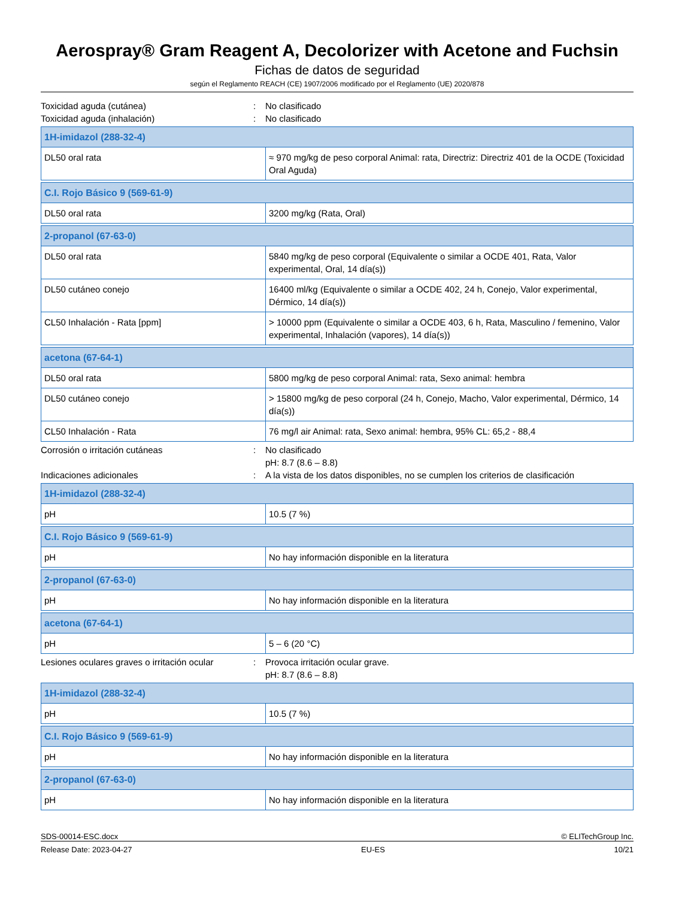Aerospray® Gram Reagent A, Decolorizer with Acetone and Fuchsin
Fichas de datos de seguridad
según el Reglamento REACH (CE) 1907/2006 modificado por el Reglamento (UE) 2020/878
Toxicidad aguda (cutánea) : No clasificado
Toxicidad aguda (inhalación) : No clasificado
| 1H-imidazol (288-32-4) | |
| --- | --- |
| DL50 oral rata | ≈ 970 mg/kg de peso corporal Animal: rata, Directriz: Directriz 401 de la OCDE (Toxicidad Oral Aguda) |
| C.I. Rojo Básico 9 (569-61-9) | |
| --- | --- |
| DL50 oral rata | 3200 mg/kg (Rata, Oral) |
| 2-propanol (67-63-0) | |
| --- | --- |
| DL50 oral rata | 5840 mg/kg de peso corporal (Equivalente o similar a OCDE 401, Rata, Valor experimental, Oral, 14 día(s)) |
| DL50 cutáneo conejo | 16400 ml/kg (Equivalente o similar a OCDE 402, 24 h, Conejo, Valor experimental, Dérmico, 14 día(s)) |
| CL50 Inhalación - Rata [ppm] | > 10000 ppm (Equivalente o similar a OCDE 403, 6 h, Rata, Masculino / femenino, Valor experimental, Inhalación (vapores), 14 día(s)) |
| acetona (67-64-1) | |
| --- | --- |
| DL50 oral rata | 5800 mg/kg de peso corporal Animal: rata, Sexo animal: hembra |
| DL50 cutáneo conejo | > 15800 mg/kg de peso corporal (24 h, Conejo, Macho, Valor experimental, Dérmico, 14 día(s)) |
| CL50 Inhalación - Rata | 76 mg/l air Animal: rata, Sexo animal: hembra, 95% CL: 65,2 - 88,4 |
Corrosión o irritación cutáneas : No clasificado
pH: 8.7 (8.6 – 8.8)
Indicaciones adicionales : A la vista de los datos disponibles, no se cumplen los criterios de clasificación
| 1H-imidazol (288-32-4) | |
| --- | --- |
| pH | 10.5 (7 %) |
| C.I. Rojo Básico 9 (569-61-9) | |
| --- | --- |
| pH | No hay información disponible en la literatura |
| 2-propanol (67-63-0) | |
| --- | --- |
| pH | No hay información disponible en la literatura |
| acetona (67-64-1) | |
| --- | --- |
| pH | 5 – 6 (20 °C) |
Lesiones oculares graves o irritación ocular
: Provoca irritación ocular grave.
pH: 8.7 (8.6 – 8.8)
| 1H-imidazol (288-32-4) | |
| --- | --- |
| pH | 10.5 (7 %) |
| C.I. Rojo Básico 9 (569-61-9) | |
| --- | --- |
| pH | No hay información disponible en la literatura |
| 2-propanol (67-63-0) | |
| --- | --- |
| pH | No hay información disponible en la literatura |
SDS-00014-ESC.docx © ELITechGroup Inc.
Release Date: 2023-04-27 EU-ES 10/21